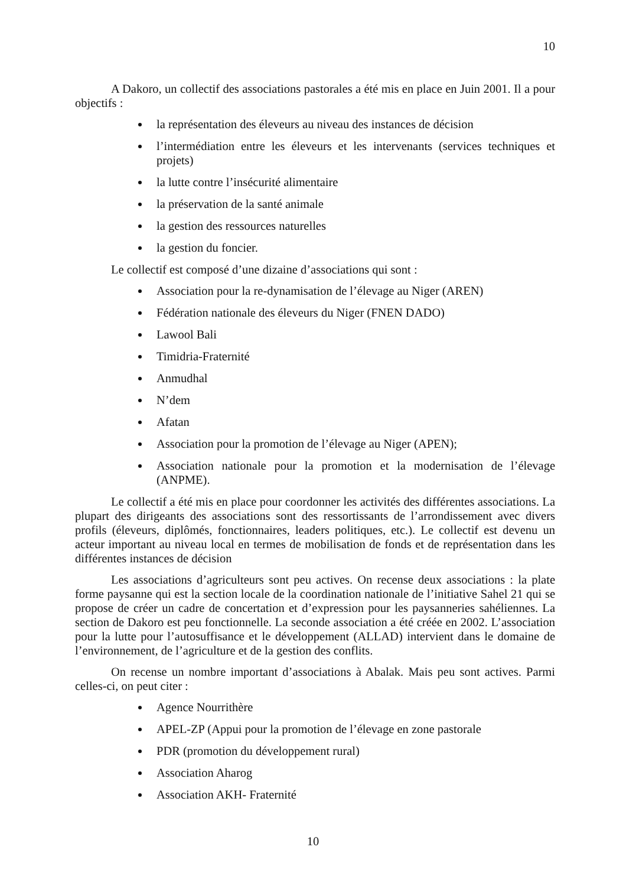10
A Dakoro, un collectif des associations pastorales a été mis en place en Juin 2001. Il a pour objectifs :
la représentation des éleveurs au niveau des instances de décision
l’intermédiation entre les éleveurs et les intervenants (services techniques et projets)
la lutte contre l’insécurité alimentaire
la préservation de la santé animale
la gestion des ressources naturelles
la gestion du foncier.
Le collectif est composé d’une dizaine d’associations qui sont :
Association pour la re-dynamisation de l’élevage au Niger (AREN)
Fédération nationale des éleveurs du Niger (FNEN DADO)
Lawool Bali
Timidria-Fraternité
Anmudhal
N’dem
Afatan
Association pour la promotion de l’élevage au Niger (APEN);
Association nationale pour la promotion et la modernisation de l’élevage (ANPME).
Le collectif a été mis en place pour coordonner les activités des différentes associations. La plupart des dirigeants des associations sont des ressortissants de l’arrondissement avec divers profils (éleveurs, diplômés, fonctionnaires, leaders politiques, etc.). Le collectif est devenu un acteur important au niveau local en termes de mobilisation de fonds et de représentation dans les différentes instances de décision
Les associations d’agriculteurs sont peu actives. On recense deux associations : la plate forme paysanne qui est la section locale de la coordination nationale de l’initiative Sahel 21 qui se propose de créer un cadre de concertation et d’expression pour les paysanneries sahéliennes. La section de Dakoro est peu fonctionnelle. La seconde association a été créée en 2002. L’association pour la lutte pour l’autosuffisance et le développement (ALLAD) intervient dans le domaine de l’environnement, de l’agriculture et de la gestion des conflits.
On recense un nombre important d’associations à Abalak. Mais peu sont actives. Parmi celles-ci, on peut citer :
Agence Nourrithère
APEL-ZP (Appui pour la promotion de l’élevage en zone pastorale
PDR (promotion du développement rural)
Association Aharog
Association AKH- Fraternité
10